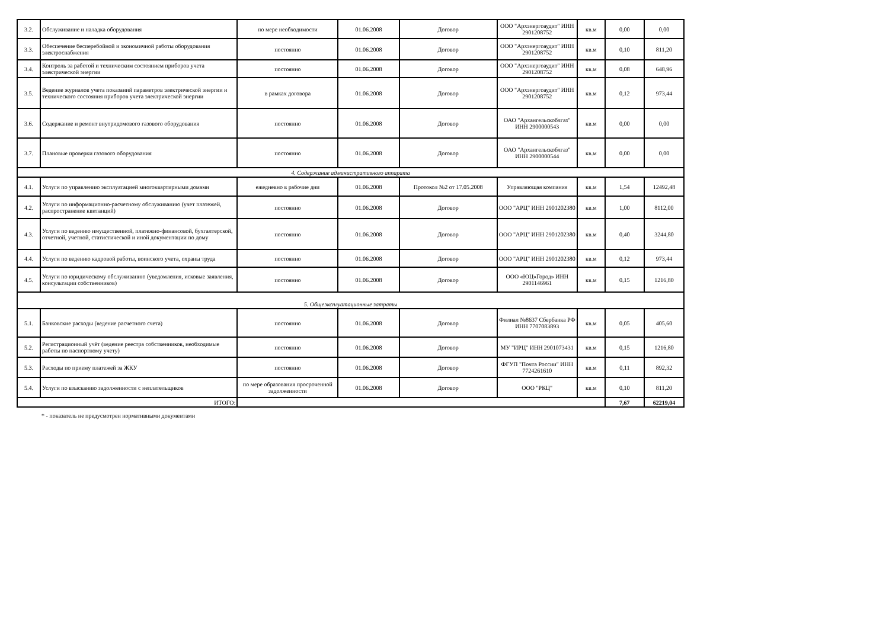| 3.2. | Обслуживание и наладка оборудования | по мере необходимости | 01.06.2008 | Договор | ООО "Архэнергоаудит" ИНН 2901208752 | кв.м | 0,00 | 0,00 |
| 3.3. | Обеспечение бесперебойной и экономичной работы оборудования электроснабжения | постоянно | 01.06.2008 | Договор | ООО "Архэнергоаудит" ИНН 2901208752 | кв.м | 0,10 | 811,20 |
| 3.4. | Контроль за работой и техническим состоянием приборов учета электрической энергии | постоянно | 01.06.2008 | Договор | ООО "Архэнергоаудит" ИНН 2901208752 | кв.м | 0,08 | 648,96 |
| 3.5. | Ведение журналов учета показаний параметров электрической энергии и технического состояния приборов учета электрической энергии | в рамках договора | 01.06.2008 | Договор | ООО "Архэнергоаудит" ИНН 2901208752 | кв.м | 0,12 | 973,44 |
| 3.6. | Содержание и ремонт внутридомового газового оборудования | постоянно | 01.06.2008 | Договор | ОАО "Архангельскоблгаз" ИНН 2900000543 | кв.м | 0,00 | 0,00 |
| 3.7. | Плановые проверки газового оборудования | постоянно | 01.06.2008 | Договор | ОАО "Архангельскоблгаз" ИНН 2900000544 | кв.м | 0,00 | 0,00 |
| 4. Содержание административного аппарата | | | | | | | | |
| 4.1. | Услуги по управлению эксплуатацией многоквартирными домами | ежедневно в рабочие дни | 01.06.2008 | Протокол №2 от 17.05.2008 | Управляющая компания | кв.м | 1,54 | 12492,48 |
| 4.2. | Услуги по информационно-расчетному обслуживанию (учет платежей, распространение квитанций) | постоянно | 01.06.2008 | Договор | ООО "АРЦ" ИНН 2901202380 | кв.м | 1,00 | 8112,00 |
| 4.3. | Услуги по ведению имущественной, платежно-финансовой, бухгалтерской, отчетной, учетной, статистической и иной документации по дому | постоянно | 01.06.2008 | Договор | ООО "АРЦ" ИНН 2901202380 | кв.м | 0,40 | 3244,80 |
| 4.4. | Услуги по ведению кадровой работы, воинского учета, охраны труда | постоянно | 01.06.2008 | Договор | ООО "АРЦ" ИНН 2901202380 | кв.м | 0,12 | 973,44 |
| 4.5. | Услуги по юридическому обслуживанию (уведомления, исковые заявления, консультации собственников) | постоянно | 01.06.2008 | Договор | ООО «ЮЦ»Город» ИНН 2901146961 | кв.м | 0,15 | 1216,80 |
| 5. Общеэксплуатационные затраты | | | | | | | | |
| 5.1. | Банковские расходы (ведение расчетного счета) | постоянно | 01.06.2008 | Договор | Филиал №8637 Сбербанка РФ ИНН 7707083893 | кв.м | 0,05 | 405,60 |
| 5.2. | Регистрационный учёт (ведение реестра собственников, необходимые работы по паспортному учету) | постоянно | 01.06.2008 | Договор | МУ "ИРЦ" ИНН 2901073431 | кв.м | 0,15 | 1216,80 |
| 5.3. | Расходы по приему платежей за ЖКУ | постоянно | 01.06.2008 | Договор | ФГУП "Почта России" ИНН 7724261610 | кв.м | 0,11 | 892,32 |
| 5.4. | Услуги по взысканию задолженности с неплательщиков | по мере образования просроченной задолженности | 01.06.2008 | Договор | ООО "РКЦ" | кв.м | 0,10 | 811,20 |
| ИТОГО: | | | | | | | 7,67 | 62219,04 |
* - показатель не предусмотрен нормативными документами